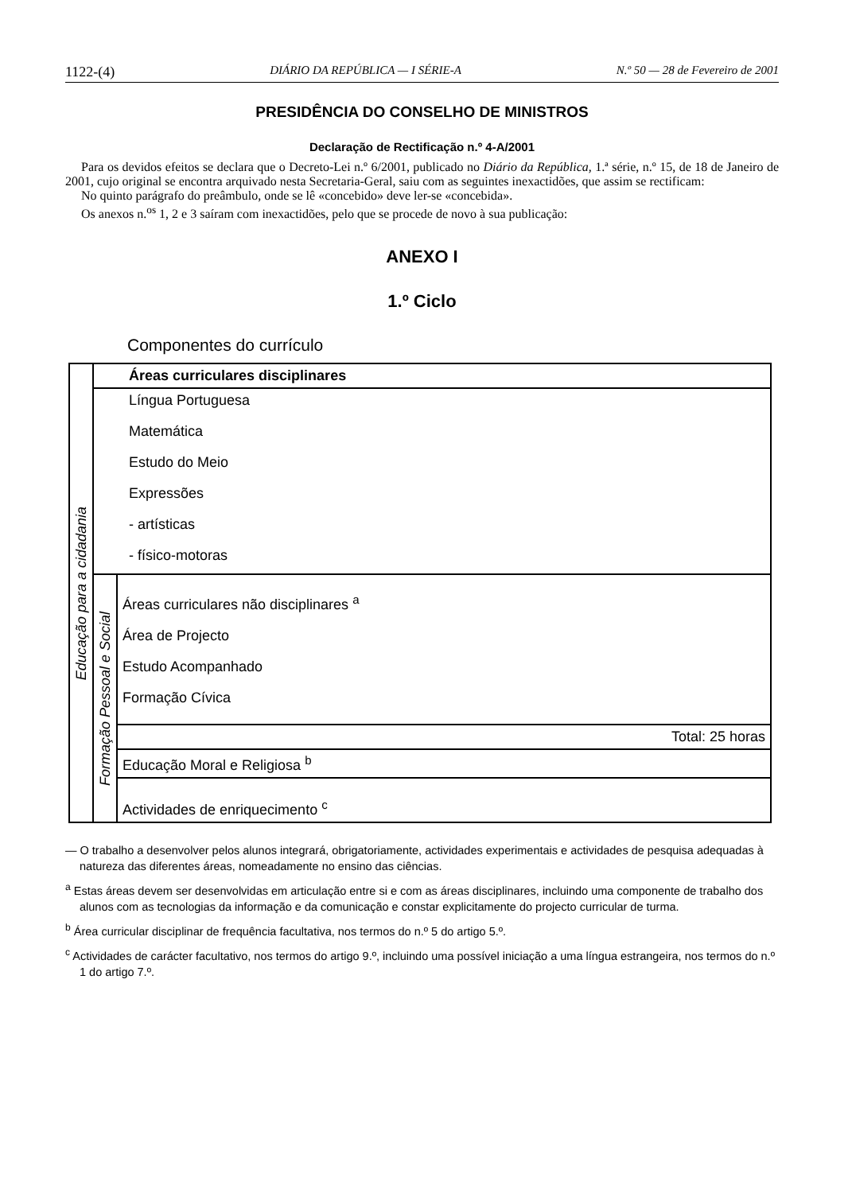1122-(4) DIÁRIO DA REPÚBLICA — I SÉRIE-A N.º 50 — 28 de Fevereiro de 2001
PRESIDÊNCIA DO CONSELHO DE MINISTROS
Declaração de Rectificação n.º 4-A/2001
Para os devidos efeitos se declara que o Decreto-Lei n.º 6/2001, publicado no Diário da República, 1.ª série, n.º 15, de 18 de Janeiro de 2001, cujo original se encontra arquivado nesta Secretaria-Geral, saiu com as seguintes inexactidões, que assim se rectificam:
No quinto parágrafo do preâmbulo, onde se lê «concebido» deve ler-se «concebida».
Os anexos n.<sup>os</sup> 1, 2 e 3 saíram com inexactidões, pelo que se procede de novo à sua publicação:
ANEXO I
1.º Ciclo
Componentes do currículo
| Educação para a cidadania | Áreas curriculares disciplinares | |
| | Língua Portuguesa Matemática Estudo do Meio Expressões - artísticas - físico-motoras | |
| | Formação Pessoal e Social | Áreas curriculares não disciplinares <sup>a</sup> Área de Projecto Estudo Acompanhado Formação Cívica |
| | | Total: 25 horas |
| | | Educação Moral e Religiosa <sup>b</sup> |
| | | Actividades de enriquecimento <sup>c</sup> |
— O trabalho a desenvolver pelos alunos integrará, obrigatoriamente, actividades experimentais e actividades de pesquisa adequadas à natureza das diferentes áreas, nomeadamente no ensino das ciências.
<sup>a</sup> Estas áreas devem ser desenvolvidas em articulação entre si e com as áreas disciplinares, incluindo uma componente de trabalho dos alunos com as tecnologias da informação e da comunicação e constar explicitamente do projecto curricular de turma.
<sup>b</sup> Área curricular disciplinar de frequência facultativa, nos termos do n.º 5 do artigo 5.º.
<sup>c</sup> Actividades de carácter facultativo, nos termos do artigo 9.º, incluindo uma possível iniciação a uma língua estrangeira, nos termos do n.º 1 do artigo 7.º.